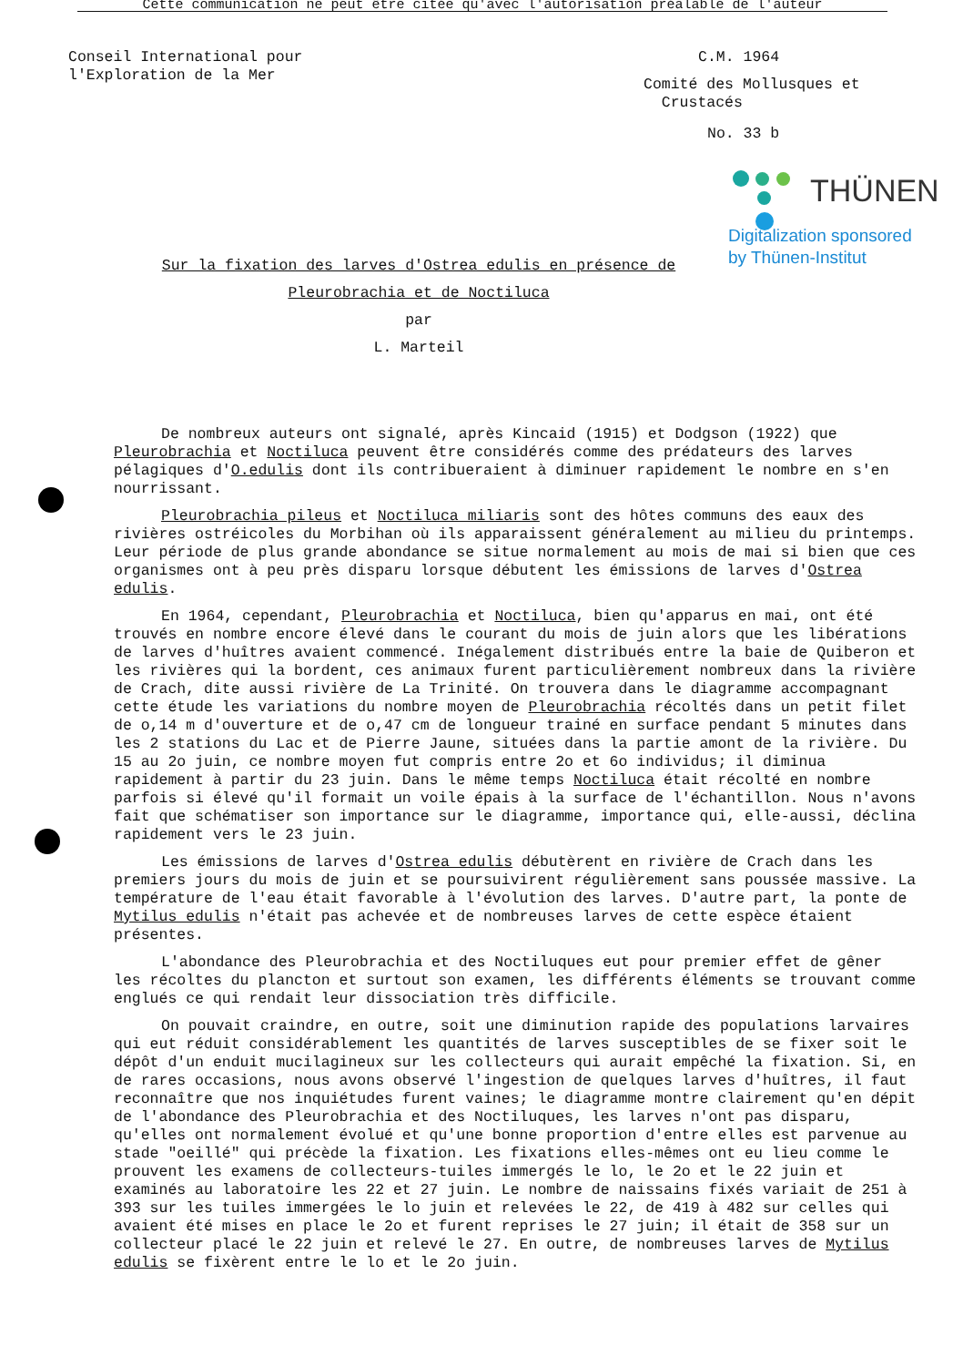Cette communication ne peut être citée qu'avec l'autorisation préalable de l'auteur
Conseil International pour
l'Exploration de la Mer
C.M. 1964
Comité des Mollusques et
Crustacés
No. 33 b
THÜNEN
Digitalization sponsored
by Thünen-Institut
Sur la fixation des larves d'Ostrea edulis en présence de
Pleurobrachia et de Noctiluca
par
L. Marteil
De nombreux auteurs ont signalé, après Kincaid (1915) et Dodgson (1922) que Pleurobrachia et Noctiluca peuvent être considérés comme des prédateurs des larves pélagiques d'O.edulis dont ils contribueraient à diminuer rapidement le nombre en s'en nourrissant.
Pleurobrachia pileus et Noctiluca miliaris sont des hôtes communs des eaux des rivières ostréicoles du Morbihan où ils apparaissent généralement au milieu du printemps. Leur période de plus grande abondance se situe normalement au mois de mai si bien que ces organismes ont à peu près disparu lorsque débutent les émissions de larves d'Ostrea edulis.
En 1964, cependant, Pleurobrachia et Noctiluca, bien qu'apparus en mai, ont été trouvés en nombre encore élevé dans le courant du mois de juin alors que les libérations de larves d'huîtres avaient commencé. Inégalement distribués entre la baie de Quiberon et les rivières qui la bordent, ces animaux furent particulièrement nombreux dans la rivière de Crach, dite aussi rivière de La Trinité. On trouvera dans le diagramme accompagnant cette étude les variations du nombre moyen de Pleurobrachia récoltés dans un petit filet de o,14 m d'ouverture et de o,47 cm de longueur trainé en surface pendant 5 minutes dans les 2 stations du Lac et de Pierre Jaune, situées dans la partie amont de la rivière. Du 15 au 2o juin, ce nombre moyen fut compris entre 2o et 6o individus; il diminua rapidement à partir du 23 juin. Dans le même temps Noctiluca était récolté en nombre parfois si élevé qu'il formait un voile épais à la surface de l'échantillon. Nous n'avons fait que schématiser son importance sur le diagramme, importance qui, elle-aussi, déclina rapidement vers le 23 juin.
Les émissions de larves d'Ostrea edulis débutèrent en rivière de Crach dans les premiers jours du mois de juin et se poursuivirent régulièrement sans poussée massive. La température de l'eau était favorable à l'évolution des larves. D'autre part, la ponte de Mytilus edulis n'était pas achevée et de nombreuses larves de cette espèce étaient présentes.
L'abondance des Pleurobrachia et des Noctiluques eut pour premier effet de gêner les récoltes du plancton et surtout son examen, les différents éléments se trouvant comme englués ce qui rendait leur dissociation très difficile.
On pouvait craindre, en outre, soit une diminution rapide des populations larvaires qui eut réduit considérablement les quantités de larves susceptibles de se fixer soit le dépôt d'un enduit mucilagineux sur les collecteurs qui aurait empêché la fixation. Si, en de rares occasions, nous avons observé l'ingestion de quelques larves d'huîtres, il faut reconnaître que nos inquiétudes furent vaines; le diagramme montre clairement qu'en dépit de l'abondance des Pleurobrachia et des Noctiluques, les larves n'ont pas disparu, qu'elles ont normalement évolué et qu'une bonne proportion d'entre elles est parvenue au stade "oeillé" qui précède la fixation. Les fixations elles-mêmes ont eu lieu comme le prouvent les examens de collecteurs-tuiles immergés le lo, le 2o et le 22 juin et examinés au laboratoire les 22 et 27 juin. Le nombre de naissains fixés variait de 251 à 393 sur les tuiles immergées le lo juin et relevées le 22, de 419 à 482 sur celles qui avaient été mises en place le 2o et furent reprises le 27 juin; il était de 358 sur un collecteur placé le 22 juin et relevé le 27. En outre, de nombreuses larves de Mytilus edulis se fixèrent entre le lo et le 2o juin.